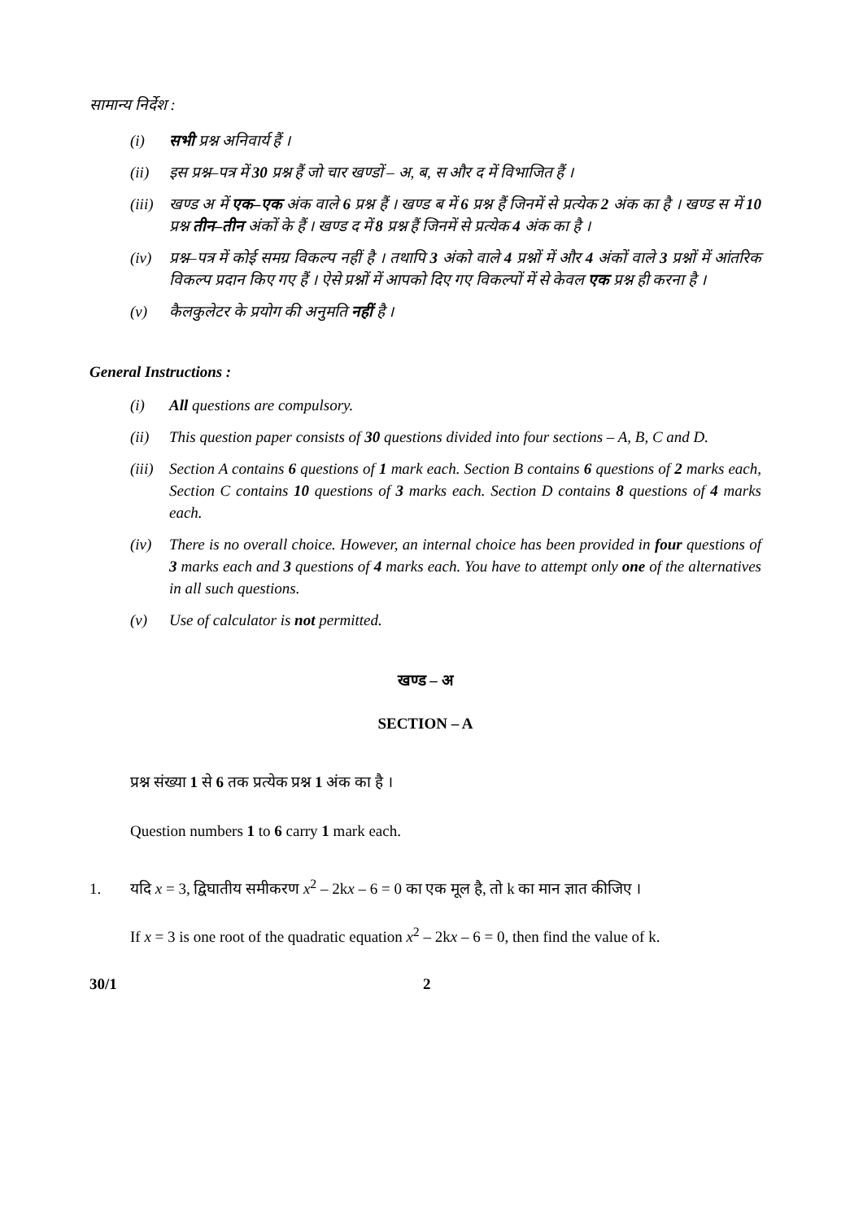सामान्य निर्देश :
(i) सभी प्रश्न अनिवार्य हैं ।
(ii) इस प्रश्न–पत्र में 30 प्रश्न हैं जो चार खण्डों – अ, ब, स और द में विभाजित हैं ।
(iii) खण्ड अ में एक–एक अंक वाले 6 प्रश्न हैं । खण्ड ब में 6 प्रश्न हैं जिनमें से प्रत्येक 2 अंक का है । खण्ड स में 10 प्रश्न तीन–तीन अंकों के हैं । खण्ड द में 8 प्रश्न हैं जिनमें से प्रत्येक 4 अंक का है ।
(iv) प्रश्न–पत्र में कोई समग्र विकल्प नहीं है । तथापि 3 अंको वाले 4 प्रश्नों में और 4 अंकों वाले 3 प्रश्नों में आंतरिक विकल्प प्रदान किए गए हैं । ऐसे प्रश्नों में आपको दिए गए विकल्पों में से केवल एक प्रश्न ही करना है ।
(v) कैलकुलेटर के प्रयोग की अनुमति नहीं है ।
General Instructions :
(i) All questions are compulsory.
(ii) This question paper consists of 30 questions divided into four sections – A, B, C and D.
(iii) Section A contains 6 questions of 1 mark each. Section B contains 6 questions of 2 marks each, Section C contains 10 questions of 3 marks each. Section D contains 8 questions of 4 marks each.
(iv) There is no overall choice. However, an internal choice has been provided in four questions of 3 marks each and 3 questions of 4 marks each. You have to attempt only one of the alternatives in all such questions.
(v) Use of calculator is not permitted.
खण्ड – अ
SECTION – A
प्रश्न संख्या 1 से 6 तक प्रत्येक प्रश्न 1 अंक का है ।
Question numbers 1 to 6 carry 1 mark each.
1. यदि x = 3, द्विघातीय समीकरण x<sup>2</sup> – 2kx – 6 = 0 का एक मूल है, तो k का मान ज्ञात कीजिए ।
If x = 3 is one root of the quadratic equation x<sup>2</sup> – 2kx – 6 = 0, then find the value of k.
30/1 2